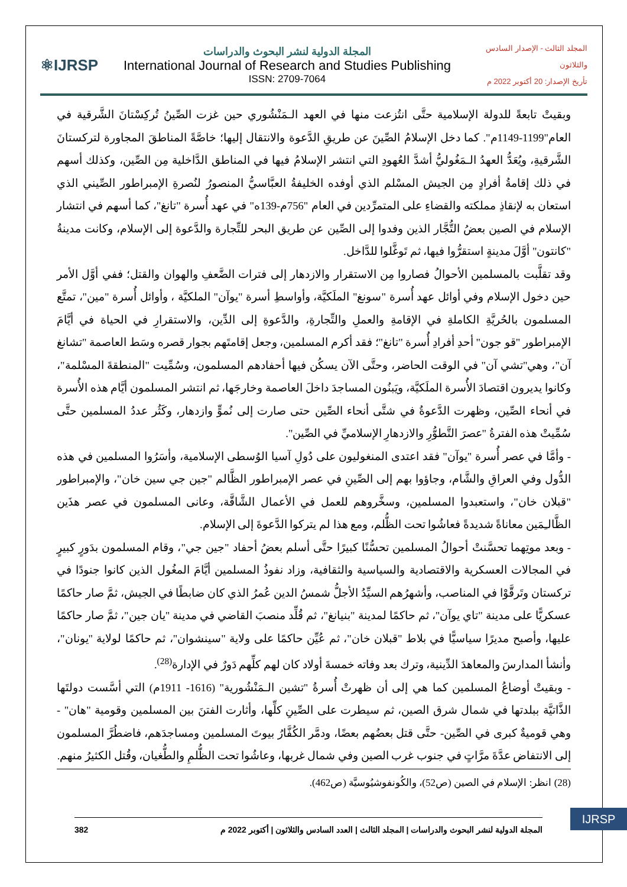⚛IJRSP
المجلة الدولية لنشر البحوث والدراسات
International Journal of Research and Studies Publishing
ISSN: 2709-7064
المجلد الثالث - الإصدار السادس والثلاثون
تأريخ الإصدار: 20 أكتوبر 2022 م
وبقيتْ تابعةً للدولة الإسلامية حتَّى انتُزعت منها في العهد الـمَنْشُوري حين غزت الصِّينُ تُركِسْتانَ الشَّرقية في العام"1199-1149م". كما دخل الإسلامُ الصِّينَ عن طريقِ الدَّعوة والانتقال إليها؛ خاصَّةً المناطقَ المجاورة لتركستانَ الشَّرقيةِ، ويُعَدُّ العهدُ الـمَغُوليُّ أشدَّ العُهودِ التي انتشر الإسلامُ فيها في المناطق الدَّاخلية مِن الصِّين، وكذلك أسهم في ذلك إقامةُ أفرادٍ مِن الجيش المسْلم الذي أوفده الخليفةُ العبَّاسيُّ المنصورُ لنُصرةِ الإمبراطور الصِّيني الذي استعان به لإنقاذِ مملكته والقضاءِ على المتمرِّدين في العام "756م-139ه" في عهد أُسرة "تانغ"، كما أسهم في انتشار الإسلام في الصين بعضُ التُّجَّار الذين وفدوا إلى الصِّين عن طريق البحر للتِّجارة والدَّعوة إلى الإسلام، وكانت مدينةُ "كانتون" أوَّلَ مدينةٍ استقرُّوا فيها، ثم تَوغَّلوا للدَّاخل.
وقد تقلَّبت بالمسلمين الأحوالُ فصاروا مِن الاستقرار والازدهار إلى فترات الضَّعفِ والهوان والقتل؛ ففي أوَّل الأمر حين دخول الإسلام وفي أوائل عهد أُسرة "سونغ" الملَكيَّة، وأواسطِ أسرة "يوآن" الملكيَّة ، وأوائل أُسرة "مين"، تمتَّع المسلمون بالحُريَّةِ الكاملةِ في الإقامةِ والعملِ والتِّجارةِ، والدَّعوةِ إلى الدِّين، والاستقرارِ في الحياة في أيَّامَ الإمبراطور "قو جون" أحدِ أفرادِ أُسرة "تانغ"؛ فقد أكرم المسلمين، وجعل إقامتَهم بجوار قصره وسَط العاصمة "تشانغ آن"، وهي"تشي آن" في الوقت الحاضر، وحتَّى الآن يسكُن فيها أحفادهم المسلمون، وسُمِّيت "المنطقةَ المسْلمة"، وكانوا يديرون اقتصادَ الأُسرة الملَكيَّة، ويَبنُون المساجدَ داخلَ العاصمة وخارجَها، ثم انتشر المسلمون أيَّام هذه الأُسرة في أنحاء الصِّين، وظهرت الدَّعوةُ في شتَّى أنحاء الصِّين حتى صارت إلى نُموٍّ وازدهار، وكَثُر عددُ المسلمين حتَّى سُمِّيتْ هذه الفترةُ "عصرَ التَّطوُّرِ والازدهارِ الإسلاميِّ في الصِّين".
- وأمَّا في عصر أُسرة "يوآن" فقد اعتدى المنغوليون على دُولِ آسيا الوُسطى الإسلامية، وأسَرُوا المسلمين في هذه الدُّول وفي العراقِ والشَّام، وجاؤوا بهم إلى الصِّينِ في عصر الإمبراطور الظَّالم "جين جي سين خان"، والإمبراطور "قبلان خان"، واستعبدوا المسلمين، وسخَّروهم للعمل في الأعمال الشَّاقَّة، وعانى المسلمون في عصر هذَين الظَّالـِمَين معاناةً شديدةً فعاشُوا تحت الظُّلم، ومع هذا لم يتركوا الدَّعوةَ إلى الإسلام.
- وبعد موتِهما تحسَّنتْ أحوالُ المسلمين تحسُّنًا كبيرًا حتَّى أسلم بعضُ أحفاد "جين جي"، وقام المسلمون بدَورٍ كبيرٍ في المجالات العسكرية والاقتصادية والسياسية والثقافية، وزاد نفوذُ المسلمين أيَّامَ المغُول الذين كانوا جنودًا في تركستان وتَرقَّوْا في المناصب، وأشهرُهم السيِّدُ الأجلُّ شمسُ الدين عُمرُ الذي كان ضابطًا في الجيش، ثمَّ صار حاكمًا عسكريًّا على مدينة "تاي يوآن"، ثم حاكمًا لمدينة "بنيانغ"، ثم قُلِّد منصبَ القاضي في مدينة "يان جين"، ثمَّ صار حاكمًا عليها، وأصبح مديرًا سياسيًّا في بلاط "قبلان خان"، ثم عُيِّن حاكمًا على ولاية "سينشوان"، ثم حاكمًا لولاية "يونان"، وأنشأ المدارسَ والمعاهدَ الدِّينية، وترك بعد وفاته خمسةَ أولاد كان لهم كلِّهم دَورٌ في الإدارة<sup>(28)</sup>.
- وبقيتْ أوضاعُ المسلمين كما هي إلى أن ظهرتْ أُسرةُ "تشين الـمَنْشُورية" (1616- 1911م) التي أسَّست دولتَها الذَّاتيَّة ببلدتها في شمال شرق الصين، ثم سيطرت على الصِّينِ كلِّها، وأثارت الفتنَ بين المسلمين وقومية "هان" - وهي قوميةٌ كبرى في الصِّين- حتَّى قتل بعضُهم بعضًا، ودمَّر الكُفَّارُ بيوتَ المسلمين ومساجدَهم، فاضطُرَّ المسلمون إلى الانتفاض عدَّةَ مرَّاتٍ في جنوب غرب الصين وفي شمال غربها، وعاشُوا تحت الظُّلمِ والطُّغيان، وقُتل الكثيرُ منهم.
(28) انظر: الإسلام في الصين (ص52)، والكُونفوشيُوسيَّة (ص462).
IJRSP
المجلة الدولية لنشر البحوث والدراسات | المجلد الثالث | العدد السادس والثلاثون | أكتوبر 2022 م 382